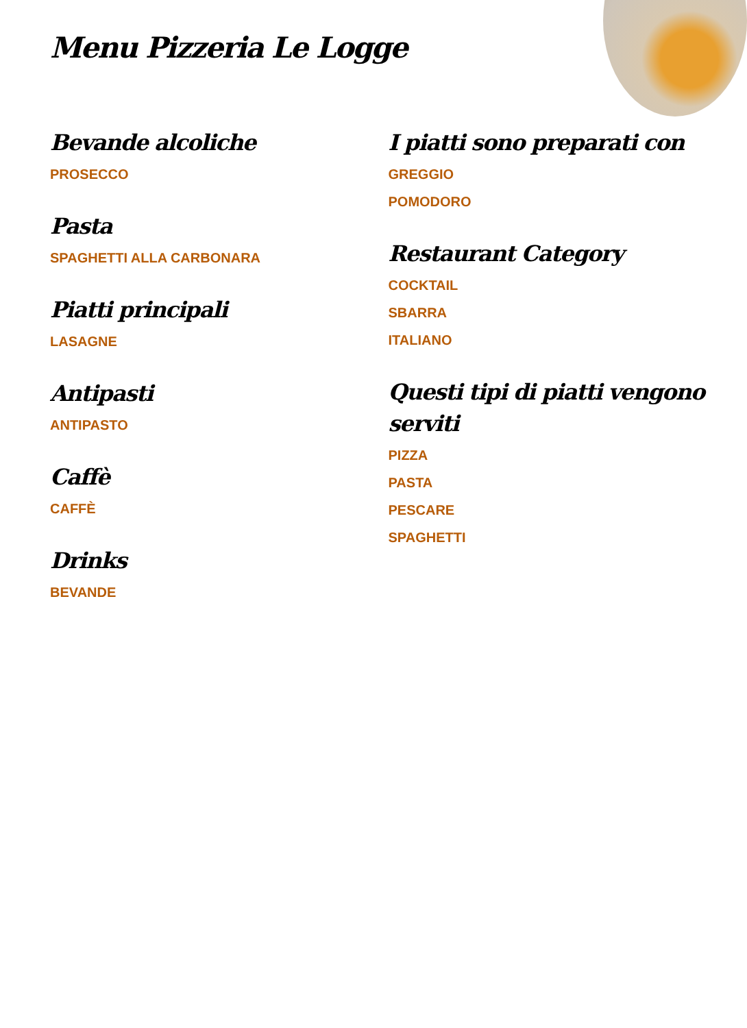Menu Pizzeria Le Logge
Bevande alcoliche
PROSECCO
Pasta
SPAGHETTI ALLA CARBONARA
Piatti principali
LASAGNE
Antipasti
ANTIPASTO
Caffè
CAFFÈ
Drinks
BEVANDE
I piatti sono preparati con
GREGGIO
POMODORO
Restaurant Category
COCKTAIL
SBARRA
ITALIANO
Questi tipi di piatti vengono serviti
PIZZA
PASTA
PESCARE
SPAGHETTI